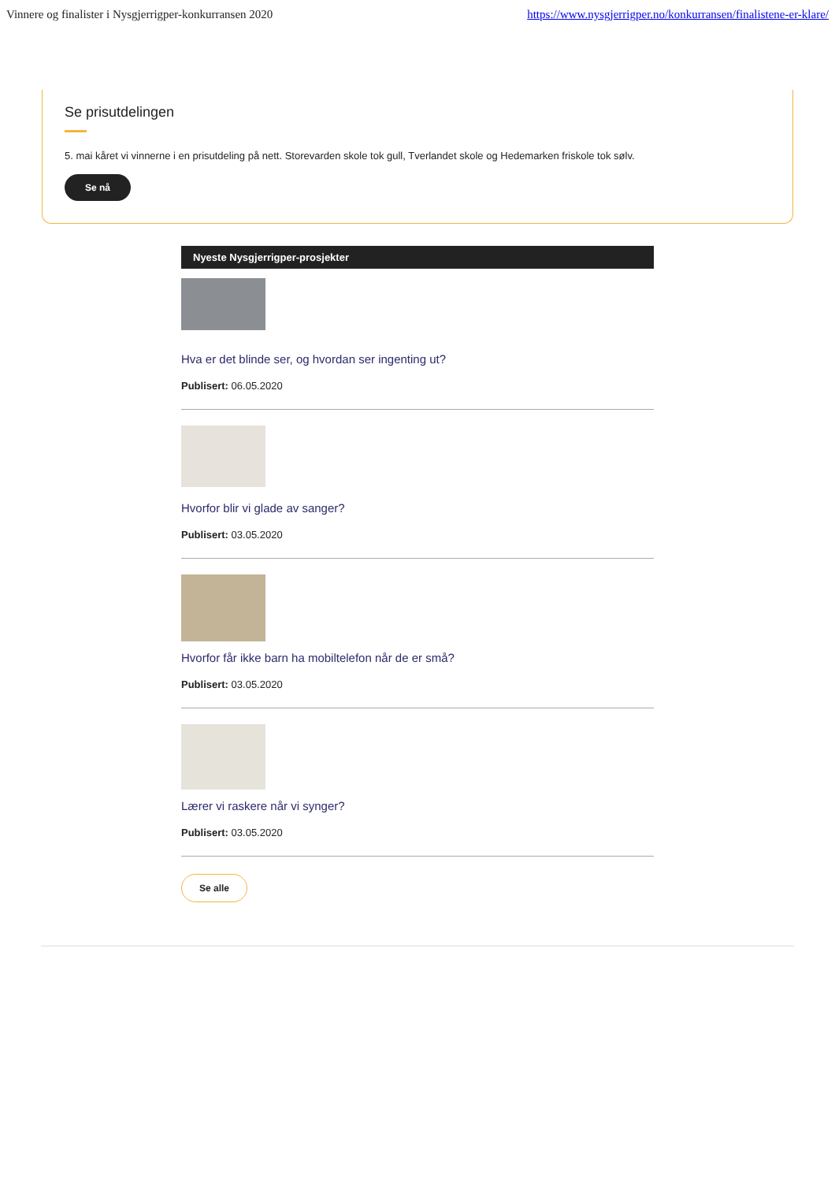Vinnere og finalister i Nysgjerrigper-konkurransen 2020 https://www.nysgjerrigper.no/konkurransen/finalistene-er-klare/
Se prisutdelingen
5. mai kåret vi vinnerne i en prisutdeling på nett. Storevarden skole tok gull, Tverlandet skole og Hedemarken friskole tok sølv.
Se nå
Nyeste Nysgjerrigper-prosjekter
Hva er det blinde ser, og hvordan ser ingenting ut?
Publisert: 06.05.2020
Hvorfor blir vi glade av sanger?
Publisert: 03.05.2020
Hvorfor får ikke barn ha mobiltelefon når de er små?
Publisert: 03.05.2020
Lærer vi raskere når vi synger?
Publisert: 03.05.2020
Se alle